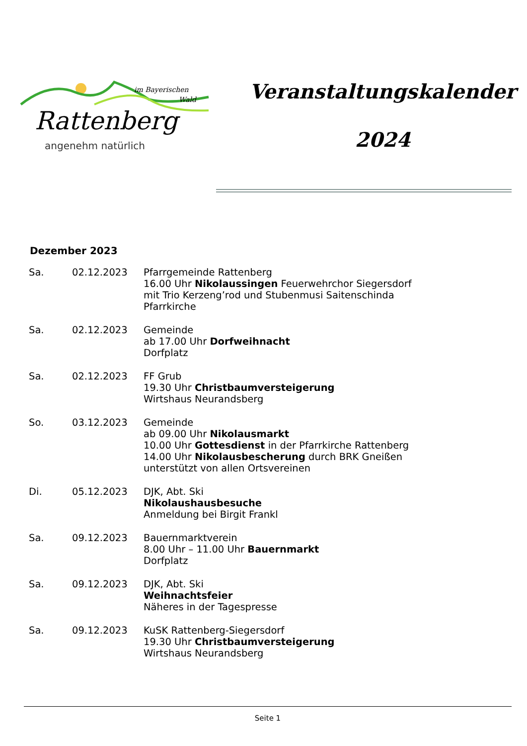im Bayerischen
Wald
Rattenberg
angenehm natürlich
Veranstaltungskalender
2024
Dezember 2023
| Sa. | 02.12.2023 | Pfarrgemeinde Rattenberg 16.00 Uhr Nikolaussingen Feuerwehrchor Siegersdorf mit Trio Kerzeng’rod und Stubenmusi Saitenschinda Pfarrkirche |
| Sa. | 02.12.2023 | Gemeinde ab 17.00 Uhr Dorfweihnacht Dorfplatz |
| Sa. | 02.12.2023 | FF Grub 19.30 Uhr Christbaumversteigerung Wirtshaus Neurandsberg |
| So. | 03.12.2023 | Gemeinde ab 09.00 Uhr Nikolausmarkt 10.00 Uhr Gottesdienst in der Pfarrkirche Rattenberg 14.00 Uhr Nikolausbescherung durch BRK Gneißen unterstützt von allen Ortsvereinen |
| Di. | 05.12.2023 | DJK, Abt. Ski Nikolaushausbesuche Anmeldung bei Birgit Frankl |
| Sa. | 09.12.2023 | Bauernmarktverein 8.00 Uhr – 11.00 Uhr Bauernmarkt Dorfplatz |
| Sa. | 09.12.2023 | DJK, Abt. Ski Weihnachtsfeier Näheres in der Tagespresse |
| Sa. | 09.12.2023 | KuSK Rattenberg-Siegersdorf 19.30 Uhr Christbaumversteigerung Wirtshaus Neurandsberg |
Seite 1